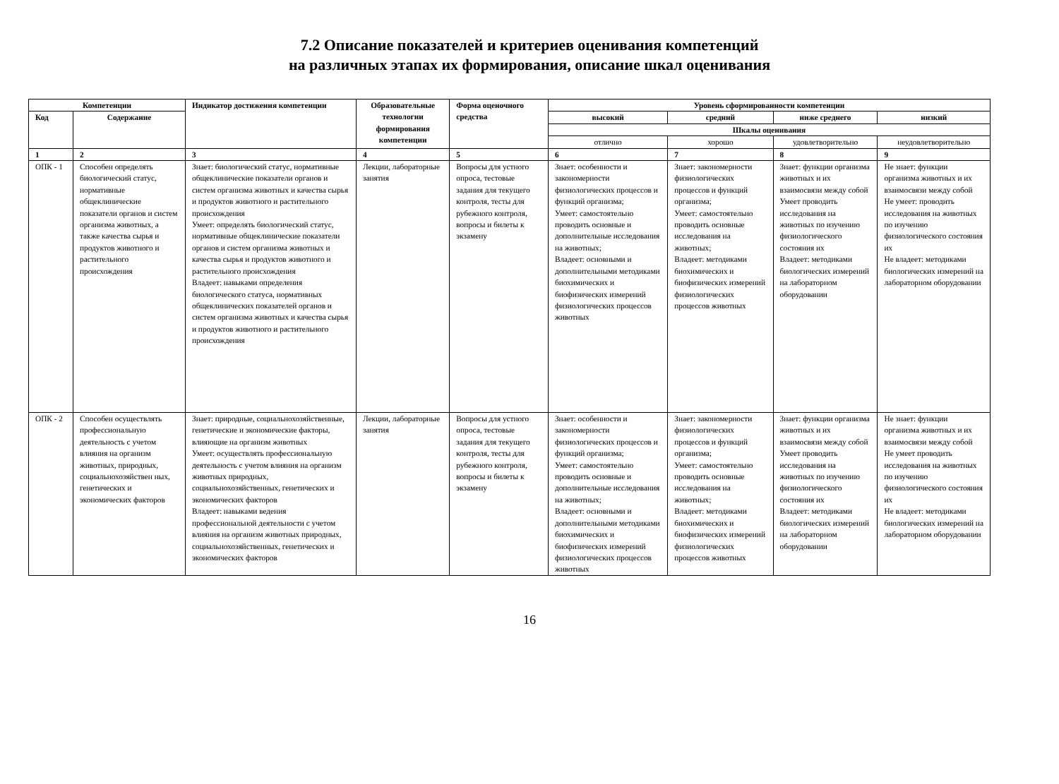7.2 Описание показателей и критериев оценивания компетенций
на различных этапах их формирования, описание шкал оценивания
| Компетенции | | Индикатор достижения компетенции | Образовательные технологии формирования компетенции | Форма оценочного средства | Уровень сформированности компетенции | | | |
| --- | --- | --- | --- | --- | --- | --- | --- | --- |
| Код | Содержание | | | | высокий | средний | ниже среднего | низкий |
| | | | | | Шкалы оценивания | | | |
| | | | | | отлично | хорошо | удовлетворительно | неудовлетворительно |
| 1 | 2 | 3 | 4 | 5 | 6 | 7 | 8 | 9 |
| ОПК - 1 | Способен определять биологический статус, нормативные общеклинические показатели органов и систем организма животных, а также качества сырья и продуктов животного и растительного происхождения | Знает: биологический статус, нормативные общеклинические показатели органов и систем организма животных и качества сырья и продуктов животного и растительного происхождения Умеет: определять биологический статус, нормативные общеклинические показатели органов и систем организма животных и качества сырья и продуктов животного и растительного происхождения Владеет: навыками определения биологического статуса, нормативных общеклинических показателей органов и систем организма животных и качества сырья и продуктов животного и растительного происхождения | Лекции, лабораторные занятия | Вопросы для устного опроса, тестовые задания для текущего контроля, тесты для рубежного контроля, вопросы и билеты к экзамену | Знает: особенности и закономерности физиологических процессов и функций организма; Умеет: самостоятельно проводить основные и дополнительные исследования на животных; Владеет: основными и дополнительными методиками биохимических и биофизических измерений физиологических процессов животных | Знает: закономерности физиологических процессов и функций организма; Умеет: самостоятельно проводить основные исследования на животных; Владеет: методиками биохимических и биофизических измерений физиологических процессов животных | Знает: функции организма животных и их взаимосвязи между собой Умеет проводить исследования на животных по изучению физиологического состояния их Владеет: методиками биологических измерений на лабораторном оборудовании | Не знает: функции организма животных и их взаимосвязи между собой Не умеет: проводить исследования на животных по изучению физиологического состояния их Не владеет: методиками биологических измерений на лабораторном оборудовании |
| ОПК - 2 | Способен осуществлять профессиональную деятельность с учетом влияния на организм животных, природных, социальнохозяйствен ных, генетических и экономических факторов | Знает: природные, социальнохозяйственные, генетические и экономические факторы, влияющие на организм животных Умеет: осуществлять профессиональную деятельность с учетом влияния на организм животных природных, социальнохозяйственных, генетических и экономических факторов Владеет: навыками ведения профессиональной деятельности с учетом влияния на организм животных природных, социальнохозяйственных, генетических и экономических факторов | Лекции, лабораторные занятия | Вопросы для устного опроса, тестовые задания для текущего контроля, тесты для рубежного контроля, вопросы и билеты к экзамену | Знает: особенности и закономерности физиологических процессов и функций организма; Умеет: самостоятельно проводить основные и дополнительные исследования на животных; Владеет: основными и дополнительными методиками биохимических и биофизических измерений физиологических процессов животных | Знает: закономерности физиологических процессов и функций организма; Умеет: самостоятельно проводить основные исследования на животных; Владеет: методиками биохимических и биофизических измерений физиологических процессов животных | Знает: функции организма животных и их взаимосвязи между собой Умеет проводить исследования на животных по изучению физиологического состояния их Владеет: методиками биологических измерений на лабораторном оборудовании | Не знает: функции организма животных и их взаимосвязи между собой Не умеет проводить исследования на животных по изучению физиологического состояния их Не владеет: методиками биологических измерений на лабораторном оборудовании |
16